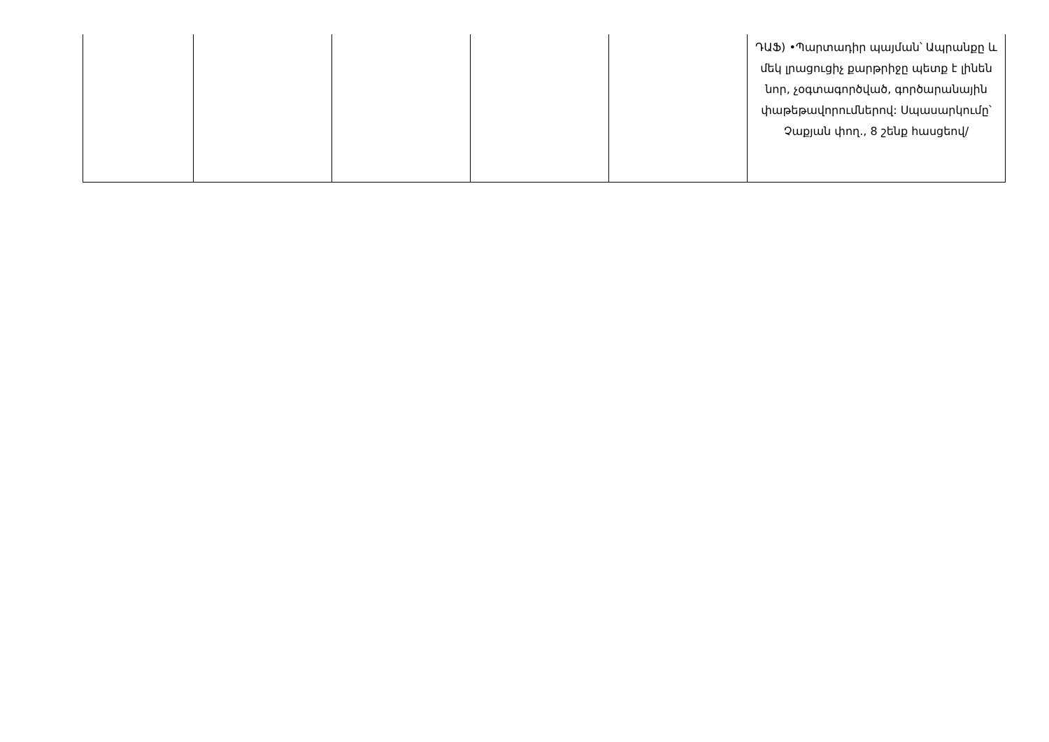| | | | | | ԴԱՖ) •Պարտադիր պայման՝ Ապրանքը և մեկ լրացուցիչ քարթրիջը պետք է լինեն նոր, չօգտագործված, գործարանային փաթեթավորումներով: Սպասարկումը՝ Չաքյան փող., 8 շենք հասցեով/ |